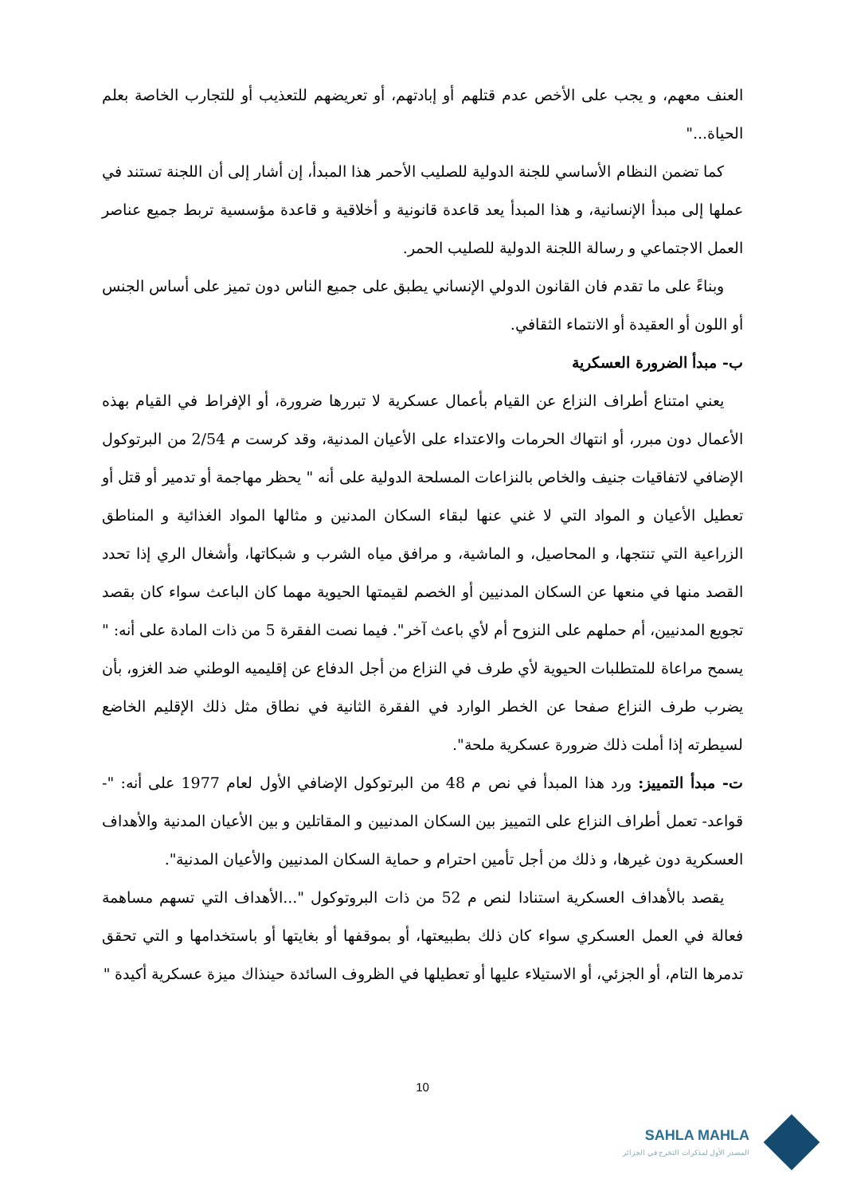العنف معهم، و يجب على الأخص عدم قتلهم أو إبادتهم، أو تعريضهم للتعذيب أو للتجارب الخاصة بعلم الحياة..."
كما تضمن النظام الأساسي للجنة الدولية للصليب الأحمر هذا المبدأ، إن أشار إلى أن اللجنة تستند في عملها إلى مبدأ الإنسانية، و هذا المبدأ يعد قاعدة قانونية و أخلاقية و قاعدة مؤسسية تربط جميع عناصر العمل الاجتماعي و رسالة اللجنة الدولية للصليب الحمر.
وبناءً على ما تقدم فان القانون الدولي الإنساني يطبق على جميع الناس دون تميز على أساس الجنس أو اللون أو العقيدة أو الانتماء الثقافي.
ب- مبدأ الضرورة العسكرية
يعني امتناع أطراف النزاع عن القيام بأعمال عسكرية لا تبررها ضرورة، أو الإفراط في القيام بهذه الأعمال دون مبرر، أو انتهاك الحرمات والاعتداء على الأعيان المدنية، وقد كرست م 2/54 من البرتوكول الإضافي لاتفاقيات جنيف والخاص بالنزاعات المسلحة الدولية على أنه " يحظر مهاجمة أو تدمير أو قتل أو تعطيل الأعيان و المواد التي لا غني عنها لبقاء السكان المدنين و مثالها المواد الغذائية و المناطق الزراعية التي تنتجها، و المحاصيل، و الماشية، و مرافق مياه الشرب و شبكاتها، وأشغال الري إذا تحدد القصد منها في منعها عن السكان المدنيين أو الخصم لقيمتها الحيوية مهما كان الباعث سواء كان بقصد تجويع المدنيين، أم حملهم على النزوح أم لأي باعث آخر". فيما نصت الفقرة 5 من ذات المادة على أنه: " يسمح مراعاة للمتطلبات الحيوية لأي طرف في النزاع من أجل الدفاع عن إقليميه الوطني ضد الغزو، بأن يضرب طرف النزاع صفحا عن الخطر الوارد في الفقرة الثانية في نطاق مثل ذلك الإقليم الخاضع لسيطرته إذا أملت ذلك ضرورة عسكرية ملحة".
ت- مبدأ التمييز: ورد هذا المبدأ في نص م 48 من البرتوكول الإضافي الأول لعام 1977 على أنه: "- قواعد- تعمل أطراف النزاع على التمييز بين السكان المدنيين و المقاتلين و بين الأعيان المدنية والأهداف العسكرية دون غيرها، و ذلك من أجل تأمين احترام و حماية السكان المدنيين والأعيان المدنية".
يقصد بالأهداف العسكرية استنادا لنص م 52 من ذات البروتوكول "...الأهداف التي تسهم مساهمة فعالة في العمل العسكري سواء كان ذلك بطبيعتها، أو بموقفها أو بغايتها أو باستخدامها و التي تحقق تدمرها التام، أو الجزئي، أو الاستيلاء عليها أو تعطيلها في الظروف السائدة حينذاك ميزة عسكرية أكيدة "
10
SAHLA MAHLA
المصدر الأول لمذكرات التخرج في الجزائر